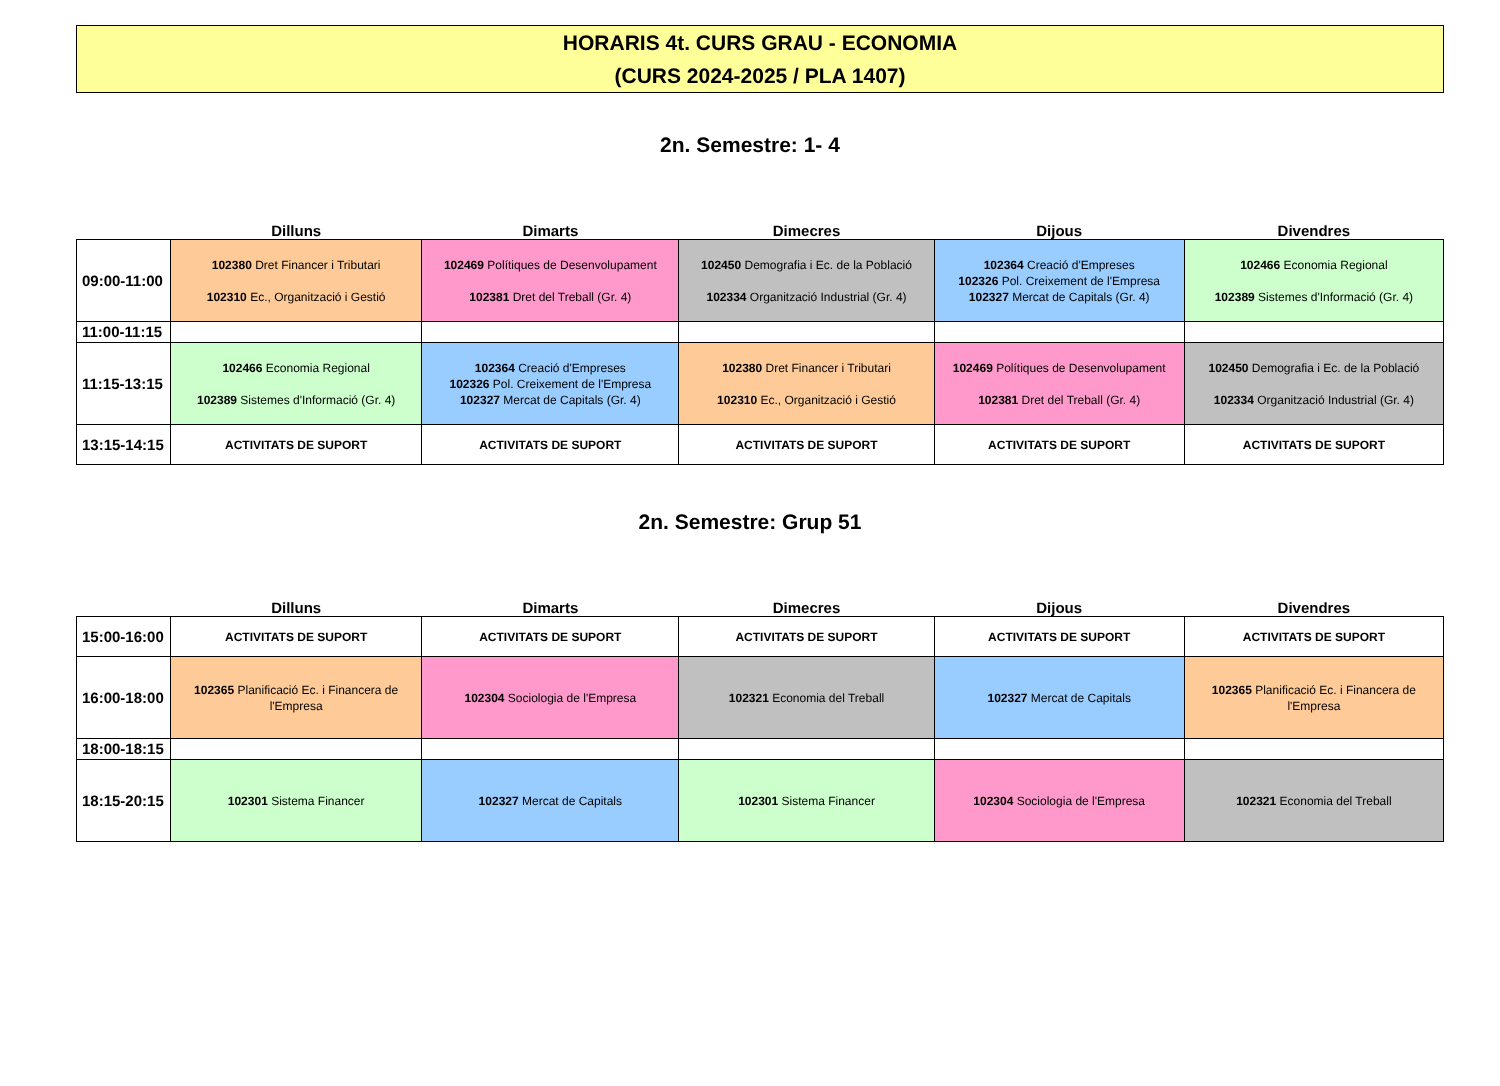HORARIS 4t. CURS GRAU - ECONOMIA
(CURS 2024-2025 / PLA 1407)
2n. Semestre: 1- 4
| | Dilluns | Dimarts | Dimecres | Dijous | Divendres |
| --- | --- | --- | --- | --- | --- |
| 09:00-11:00 | 102380 Dret Financer i Tributari 102310 Ec., Organització i Gestió | 102469 Polítiques de Desenvolupament 102381 Dret del Treball (Gr. 4) | 102450 Demografia i Ec. de la Població 102334 Organització Industrial (Gr. 4) | 102364 Creació d'Empreses 102326 Pol. Creixement de l'Empresa 102327 Mercat de Capitals (Gr. 4) | 102466 Economia Regional 102389 Sistemes d'Informació (Gr. 4) |
| 11:00-11:15 | | | | | |
| 11:15-13:15 | 102466 Economia Regional 102389 Sistemes d'Informació (Gr. 4) | 102364 Creació d'Empreses 102326 Pol. Creixement de l'Empresa 102327 Mercat de Capitals (Gr. 4) | 102380 Dret Financer i Tributari 102310 Ec., Organització i Gestió | 102469 Polítiques de Desenvolupament 102381 Dret del Treball (Gr. 4) | 102450 Demografia i Ec. de la Població 102334 Organització Industrial (Gr. 4) |
| 13:15-14:15 | ACTIVITATS DE SUPORT | ACTIVITATS DE SUPORT | ACTIVITATS DE SUPORT | ACTIVITATS DE SUPORT | ACTIVITATS DE SUPORT |
2n. Semestre: Grup 51
| | Dilluns | Dimarts | Dimecres | Dijous | Divendres |
| --- | --- | --- | --- | --- | --- |
| 15:00-16:00 | ACTIVITATS DE SUPORT | ACTIVITATS DE SUPORT | ACTIVITATS DE SUPORT | ACTIVITATS DE SUPORT | ACTIVITATS DE SUPORT |
| 16:00-18:00 | 102365 Planificació Ec. i Financera de l'Empresa | 102304 Sociologia de l'Empresa | 102321 Economia del Treball | 102327 Mercat de Capitals | 102365 Planificació Ec. i Financera de l'Empresa |
| 18:00-18:15 | | | | | |
| 18:15-20:15 | 102301 Sistema Financer | 102327 Mercat de Capitals | 102301 Sistema Financer | 102304 Sociologia de l'Empresa | 102321 Economia del Treball |